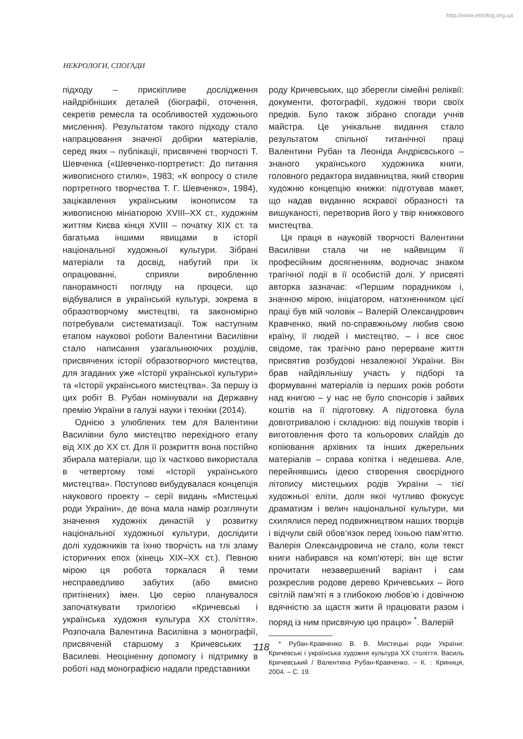http://www.etnolog.org.ua
НЕКРОЛОГИ, СПОГАДИ
підходу – прискіпливе дослідження найдрібніших деталей (біографії, оточення, секретів ремесла та особливостей художнього мислення). Результатом такого підходу стало напрацювання значної добірки матеріалів, серед яких – публікації, присвячені творчості Т. Шевченка («Шевченко-портретист: До питання живописного стилю», 1983; «К вопросу о стиле портретного творчества Т. Г. Шевченко», 1984), зацікавлення українським іконописом та живописною мініатюрою XVIII–XX ст., художнім життям Києва кінця XVIII – початку XIX ст. та багатьма іншими явищами в історії національної художньої культури. Зібрані матеріали та досвід, набутий при їх опрацюванні, сприяли виробленню панорамності погляду на процеси, що відбувалися в українській культурі, зокрема в образотворчому мистецтві, та закономірно потребували систематизації. Тож наступним етапом наукової роботи Валентини Василівни стало написання узагальнюючих розділів, присвячених історії образотворчого мистецтва, для згаданих уже «Історії української культури» та «Історії українського мистецтва». За першу із цих робіт В. Рубан номінували на Державну премію України в галузі науки і техніки (2014).
Однією з улюблених тем для Валентини Василівни було мистецтво перехідного етапу від XIX до XX ст. Для її розкриття вона постійно збирала матеріали, що їх частково використала в четвертому томі «Історії українського мистецтва». Поступово вибудувалася концепція наукового проекту – серії видань «Мистецькі роди України», де вона мала намір розглянути значення художніх династій у розвитку національної художньої культури, дослідити долі художників та їхню творчість на тлі зламу історичних епох (кінець XIX–XX ст.). Певною мірою ця робота торкалася й теми несправедливо забутих (або вмисно притінених) імен. Цю серію планувалося започаткувати трилогією «Кричевські і українська художня культура XX століття». Розпочала Валентина Василівна з монографії, присвяченій старшому з Кричевських – Василеві. Неоціненну допомогу і підтримку в роботі над монографією надали представники
роду Кричевських, що зберегли сімейні реліквії: документи, фотографії, художні твори своїх предків. Було також зібрано спогади учнів майстра. Це унікальне видання стало результатом спільної титанічної праці Валентини Рубан та Леоніда Андрієвського – знаного українського художника книги, головного редактора видавництва, який створив художню концепцію книжки: підготував макет, що надав виданню яскравої образності та вишуканості, перетворив його у твір книжкового мистецтва.
Ця праця в науковій творчості Валентини Василівни стала чи не найвищим її професійним досягненням, водночас знаком трагічної події в її особистій долі. У присвяті авторка зазначає: «Першим порадником і, значною мірою, ініціатором, натхненником цієї праці був мій чоловік – Валерій Олександрович Кравченко, який по-справжньому любив свою країну, її людей і мистецтво, – і все своє свідоме, так трагічно рано перерване життя присвятив розбудові незалежної України. Він брав найдіяльнішу участь у підборі та формуванні матеріалів із перших років роботи над книгою – у нас не було спонсорів і зайвих коштів на її підготовку. А підготовка була довготривалою і складною: від пошуків творів і виготовлення фото та кольорових слайдів до копіювання архівних та інших джерельних матеріалів – справа копітка і недешева. Але, перейнявшись ідеєю створення своєрідного літопису мистецьких родів України – тієї художньої еліти, доля якої чутливо фокусує драматизм і велич національної культури, ми схилялися перед подвижництвом наших творців і відчули свій обов’язок перед їхньою пам’яттю. Валерія Олександровича не стало, коли текст книги набирався на комп’ютері; він ще встиг прочитати незавершений варіант і сам розкреслив родове дерево Кричевських – його світлій пам’яті я з глибокою любов’ю і довічною вдячністю за щастя жити й працювати разом і поряд із ним присвячую цю працю» <sup>*</sup>. Валерій
* Рубан-Кравченко В. В. Мистецькі роди України: Кричевські і українська художня культура XX століття. Василь Кричевський / Валентина Рубан-Кравченко. – К. : Криниця, 2004. – С. 19.
118